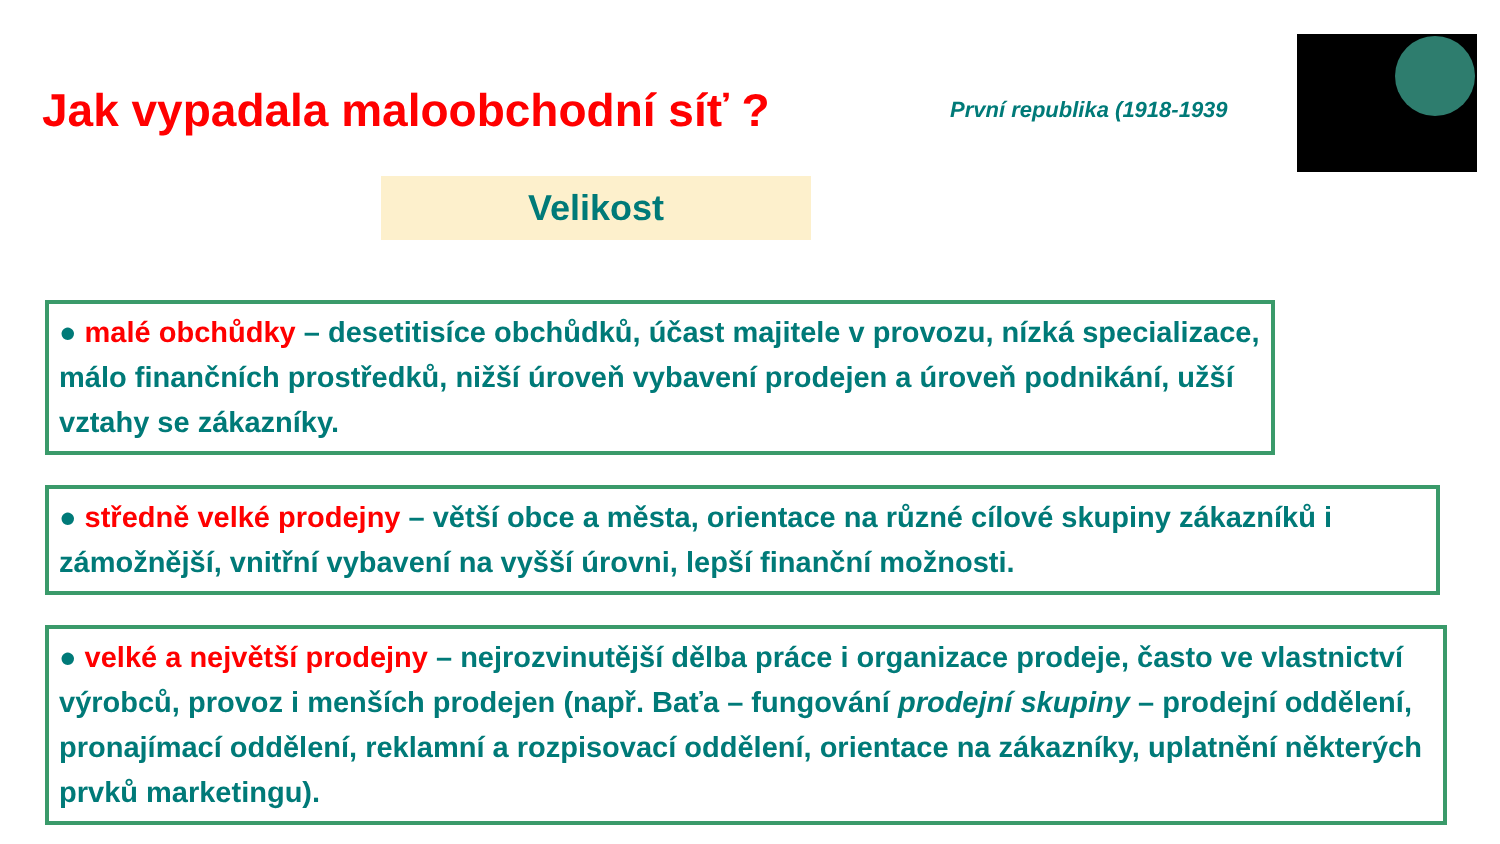Jak vypadala maloobchodní síť ?
První republika (1918-1939
Velikost
● malé obchůdky – desetitisíce obchůdků, účast majitele v provozu, nízká specializace, málo finančních prostředků, nižší úroveň vybavení prodejen a úroveň podnikání, užší vztahy se zákazníky.
● středně velké prodejny – větší obce a města, orientace na různé cílové skupiny zákazníků i zámožnější, vnitřní vybavení na vyšší úrovni, lepší finanční možnosti.
● velké a největší prodejny – nejrozvinutější dělba práce i organizace prodeje, často ve vlastnictví výrobců, provoz i menších prodejen (např. Baťa – fungování prodejní skupiny – prodejní oddělení, pronajímací oddělení, reklamní a rozpisovací oddělení, orientace na zákazníky, uplatnění některých prvků marketingu).